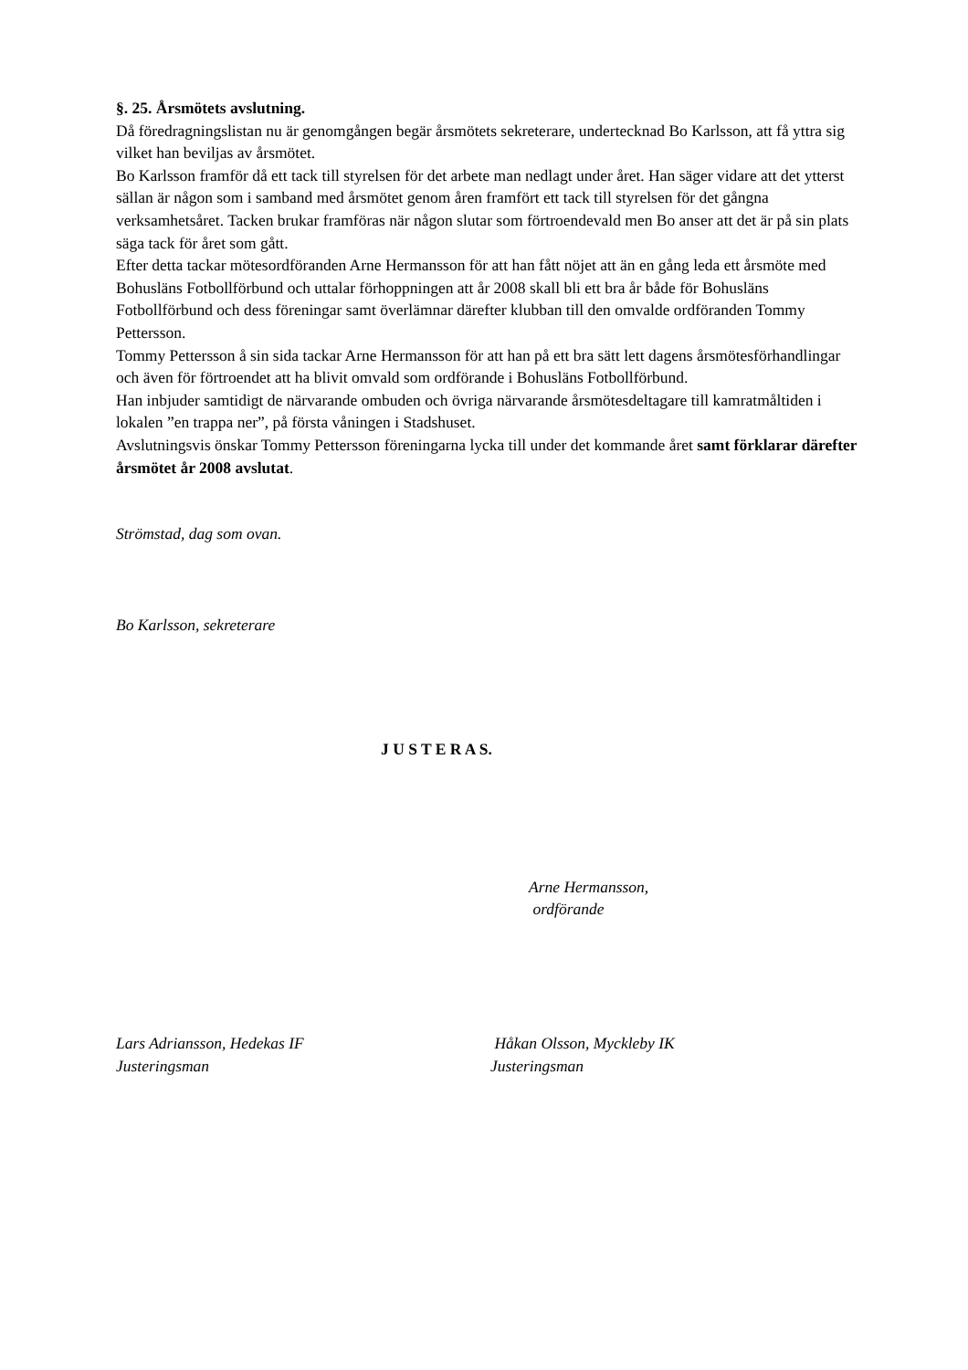§. 25. Årsmötets avslutning.
Då föredragningslistan nu är genomgången begär årsmötets sekreterare, undertecknad Bo Karlsson, att få yttra sig vilket han beviljas av årsmötet.
Bo Karlsson framför då ett tack till styrelsen för det arbete man nedlagt under året. Han säger vidare att det ytterst sällan är någon som i samband med årsmötet genom åren framfört ett tack till styrelsen för det gångna verksamhetsåret. Tacken brukar framföras när någon slutar som förtroendevald men Bo anser att det är på sin plats säga tack för året som gått.
Efter detta tackar mötesordföranden Arne Hermansson för att han fått nöjet att än en gång leda ett årsmöte med Bohusläns Fotbollförbund och uttalar förhoppningen att år 2008 skall bli ett bra år både för Bohusläns Fotbollförbund och dess föreningar samt överlämnar därefter klubban till den omvalde ordföranden Tommy Pettersson.
Tommy Pettersson å sin sida tackar Arne Hermansson för att han på ett bra sätt lett dagens årsmötesförhandlingar och även för förtroendet att ha blivit omvald som ordförande i Bohusläns Fotbollförbund.
Han inbjuder samtidigt de närvarande ombuden och övriga närvarande årsmötesdeltagare till kamratmåltiden i lokalen ”en trappa ner”, på första våningen i Stadshuset.
Avslutningsvis önskar Tommy Pettersson föreningarna lycka till under det kommande året samt förklarar därefter årsmötet år 2008 avslutat.
Strömstad, dag som ovan.
Bo Karlsson, sekreterare
J U S T E R A S.
Arne Hermansson,
ordförande
Lars Adriansson, Hedekas IF
Justeringsman
Håkan Olsson, Myckleby IK
Justeringsman